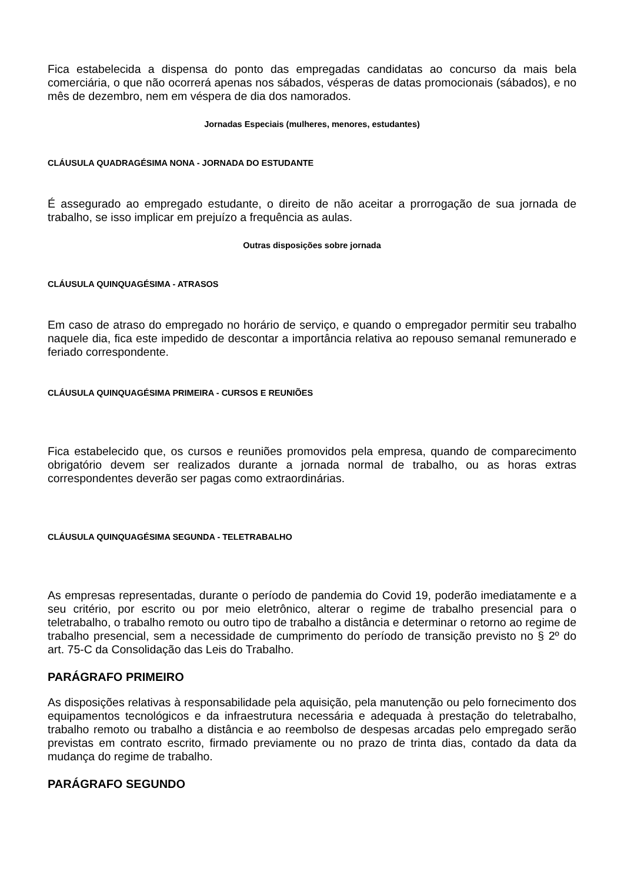Fica estabelecida a dispensa do ponto das empregadas candidatas ao concurso da mais bela comerciária, o que não ocorrerá apenas nos sábados, vésperas de datas promocionais (sábados), e no mês de dezembro, nem em véspera de dia dos namorados.
Jornadas Especiais (mulheres, menores, estudantes)
CLÁUSULA QUADRAGÉSIMA NONA - JORNADA DO ESTUDANTE
É assegurado ao empregado estudante, o direito de não aceitar a prorrogação de sua jornada de trabalho, se isso implicar em prejuízo a frequência as aulas.
Outras disposições sobre jornada
CLÁUSULA QUINQUAGÉSIMA - ATRASOS
Em caso de atraso do empregado no horário de serviço, e quando o empregador permitir seu trabalho naquele dia, fica este impedido de descontar a importância relativa ao repouso semanal remunerado e feriado correspondente.
CLÁUSULA QUINQUAGÉSIMA PRIMEIRA - CURSOS E REUNIÕES
Fica estabelecido que, os cursos e reuniões promovidos pela empresa, quando de comparecimento obrigatório devem ser realizados durante a jornada normal de trabalho, ou as horas extras correspondentes deverão ser pagas como extraordinárias.
CLÁUSULA QUINQUAGÉSIMA SEGUNDA - TELETRABALHO
As empresas representadas, durante o período de pandemia do Covid 19, poderão imediatamente e a seu critério, por escrito ou por meio eletrônico, alterar o regime de trabalho presencial para o teletrabalho, o trabalho remoto ou outro tipo de trabalho a distância e determinar o retorno ao regime de trabalho presencial, sem a necessidade de cumprimento do período de transição previsto no § 2º do art. 75-C da Consolidação das Leis do Trabalho.
PARÁGRAFO PRIMEIRO
As disposições relativas à responsabilidade pela aquisição, pela manutenção ou pelo fornecimento dos equipamentos tecnológicos e da infraestrutura necessária e adequada à prestação do teletrabalho, trabalho remoto ou trabalho a distância e ao reembolso de despesas arcadas pelo empregado serão previstas em contrato escrito, firmado previamente ou no prazo de trinta dias, contado da data da mudança do regime de trabalho.
PARÁGRAFO SEGUNDO